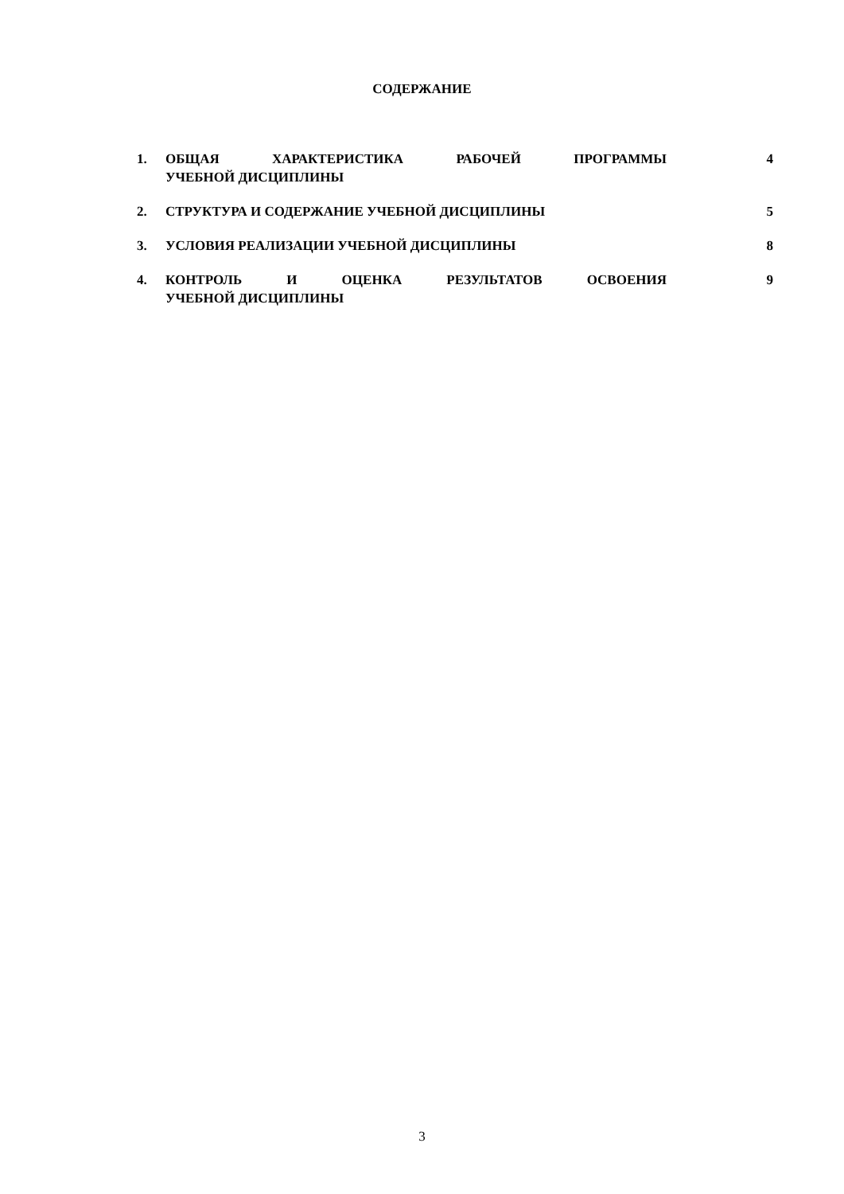СОДЕРЖАНИЕ
| 1. | ОБЩАЯ ХАРАКТЕРИСТИКА РАБОЧЕЙ ПРОГРАММЫ УЧЕБНОЙ ДИСЦИПЛИНЫ | 4 |
| 2. | СТРУКТУРА И СОДЕРЖАНИЕ УЧЕБНОЙ ДИСЦИПЛИНЫ | 5 |
| 3. | УСЛОВИЯ РЕАЛИЗАЦИИ УЧЕБНОЙ ДИСЦИПЛИНЫ | 8 |
| 4. | КОНТРОЛЬ И ОЦЕНКА РЕЗУЛЬТАТОВ ОСВОЕНИЯ УЧЕБНОЙ ДИСЦИПЛИНЫ | 9 |
3